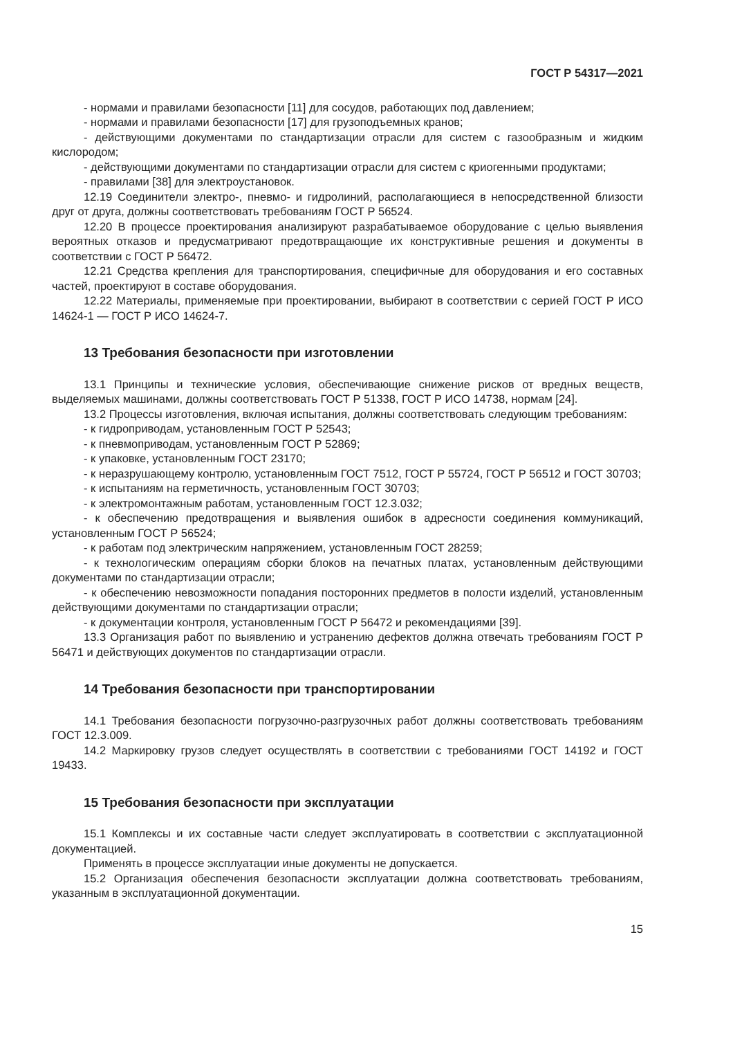ГОСТ Р 54317—2021
- нормами и правилами безопасности [11] для сосудов, работающих под давлением;
- нормами и правилами безопасности [17] для грузоподъемных кранов;
- действующими документами по стандартизации отрасли для систем с газообразным и жидким кислородом;
- действующими документами по стандартизации отрасли для систем с криогенными продуктами;
- правилами [38] для электроустановок.
12.19 Соединители электро-, пневмо- и гидролиний, располагающиеся в непосредственной близости друг от друга, должны соответствовать требованиям ГОСТ Р 56524.
12.20 В процессе проектирования анализируют разрабатываемое оборудование с целью выявления вероятных отказов и предусматривают предотвращающие их конструктивные решения и документы в соответствии с ГОСТ Р 56472.
12.21 Средства крепления для транспортирования, специфичные для оборудования и его составных частей, проектируют в составе оборудования.
12.22 Материалы, применяемые при проектировании, выбирают в соответствии с серией ГОСТ Р ИСО 14624-1 — ГОСТ Р ИСО 14624-7.
13 Требования безопасности при изготовлении
13.1 Принципы и технические условия, обеспечивающие снижение рисков от вредных веществ, выделяемых машинами, должны соответствовать ГОСТ Р 51338, ГОСТ Р ИСО 14738, нормам [24].
13.2 Процессы изготовления, включая испытания, должны соответствовать следующим требованиям:
- к гидроприводам, установленным ГОСТ Р 52543;
- к пневмоприводам, установленным ГОСТ Р 52869;
- к упаковке, установленным ГОСТ 23170;
- к неразрушающему контролю, установленным ГОСТ 7512, ГОСТ Р 55724, ГОСТ Р 56512 и ГОСТ 30703;
- к испытаниям на герметичность, установленным ГОСТ 30703;
- к электромонтажным работам, установленным ГОСТ 12.3.032;
- к обеспечению предотвращения и выявления ошибок в адресности соединения коммуникаций, установленным ГОСТ Р 56524;
- к работам под электрическим напряжением, установленным ГОСТ 28259;
- к технологическим операциям сборки блоков на печатных платах, установленным действующими документами по стандартизации отрасли;
- к обеспечению невозможности попадания посторонних предметов в полости изделий, установленным действующими документами по стандартизации отрасли;
- к документации контроля, установленным ГОСТ Р 56472 и рекомендациями [39].
13.3 Организация работ по выявлению и устранению дефектов должна отвечать требованиям ГОСТ Р 56471 и действующих документов по стандартизации отрасли.
14 Требования безопасности при транспортировании
14.1 Требования безопасности погрузочно-разгрузочных работ должны соответствовать требованиям ГОСТ 12.3.009.
14.2 Маркировку грузов следует осуществлять в соответствии с требованиями ГОСТ 14192 и ГОСТ 19433.
15 Требования безопасности при эксплуатации
15.1 Комплексы и их составные части следует эксплуатировать в соответствии с эксплуатационной документацией.
Применять в процессе эксплуатации иные документы не допускается.
15.2 Организация обеспечения безопасности эксплуатации должна соответствовать требованиям, указанным в эксплуатационной документации.
15